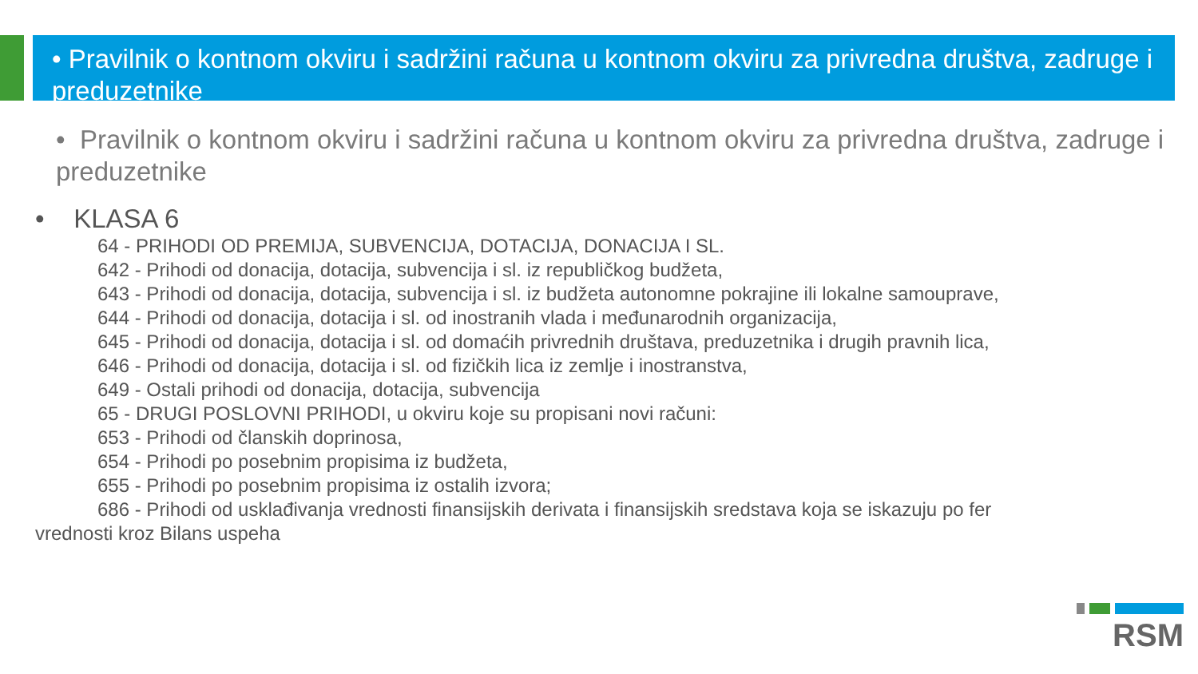• Pravilnik o kontnom okviru i sadržini računa u kontnom okviru za privredna društva, zadruge i preduzetnike
• Pravilnik o kontnom okviru i sadržini računa u kontnom okviru za privredna društva, zadruge i preduzetnike
• KLASA 6
64 - PRIHODI OD PREMIJA, SUBVENCIJA, DOTACIJA, DONACIJA I SL.
642 - Prihodi od donacija, dotacija, subvencija i sl. iz republičkog budžeta,
643 - Prihodi od donacija, dotacija, subvencija i sl. iz budžeta autonomne pokrajine ili lokalne samouprave,
644 - Prihodi od donacija, dotacija i sl. od inostranih vlada i međunarodnih organizacija,
645 - Prihodi od donacija, dotacija i sl. od domaćih privrednih društava, preduzetnika i drugih pravnih lica,
646 - Prihodi od donacija, dotacija i sl. od fizičkih lica iz zemlje i inostranstva,
649 - Ostali prihodi od donacija, dotacija, subvencija
65 - DRUGI POSLOVNI PRIHODI, u okviru koje su propisani novi računi:
653 - Prihodi od članskih doprinosa,
654 - Prihodi po posebnim propisima iz budžeta,
655 - Prihodi po posebnim propisima iz ostalih izvora;
686 - Prihodi od usklađivanja vrednosti finansijskih derivata i finansijskih sredstava koja se iskazuju po fer
vrednosti kroz Bilans uspeha
RSM